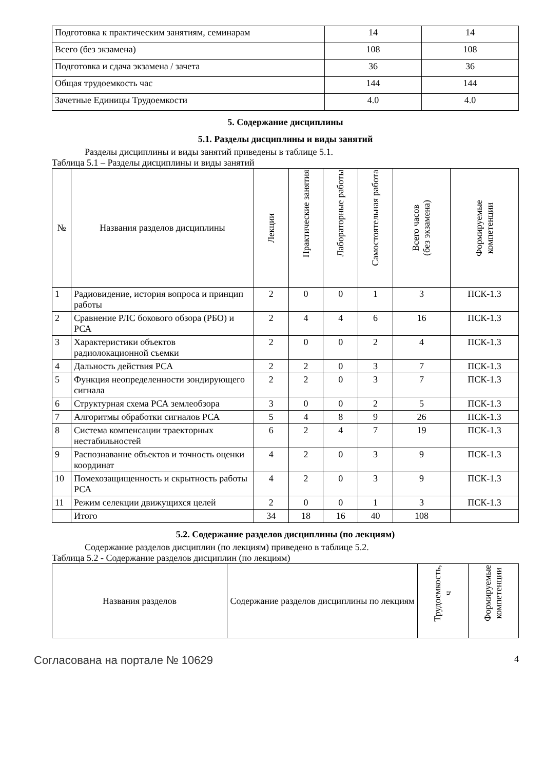| Подготовка к практическим занятиям, семинарам | 14 | 14 |
| Всего (без экзамена) | 108 | 108 |
| Подготовка и сдача экзамена / зачета | 36 | 36 |
| Общая трудоемкость час | 144 | 144 |
| Зачетные Единицы Трудоемкости | 4.0 | 4.0 |
5. Содержание дисциплины
5.1. Разделы дисциплины и виды занятий
Разделы дисциплины и виды занятий приведены в таблице 5.1.
Таблица 5.1 – Разделы дисциплины и виды занятий
| № | Названия разделов дисциплины | Лекции | Практические занятия | Лабораторные работы | Самостоятельная работа | Всего часов (без экзамена) | Формируемые компетенции |
| --- | --- | --- | --- | --- | --- | --- | --- |
| 1 | Радиовидение, история вопроса и принцип работы | 2 | 0 | 0 | 1 | 3 | ПСК-1.3 |
| 2 | Сравнение РЛС бокового обзора (РБО) и РСА | 2 | 4 | 4 | 6 | 16 | ПСК-1.3 |
| 3 | Характеристики объектов радиолокационной съемки | 2 | 0 | 0 | 2 | 4 | ПСК-1.3 |
| 4 | Дальность действия РСА | 2 | 2 | 0 | 3 | 7 | ПСК-1.3 |
| 5 | Функция неопределенности зондирующего сигнала | 2 | 2 | 0 | 3 | 7 | ПСК-1.3 |
| 6 | Структурная схема РСА землеобзора | 3 | 0 | 0 | 2 | 5 | ПСК-1.3 |
| 7 | Алгоритмы обработки сигналов РСА | 5 | 4 | 8 | 9 | 26 | ПСК-1.3 |
| 8 | Система компенсации траекторных нестабильностей | 6 | 2 | 4 | 7 | 19 | ПСК-1.3 |
| 9 | Распознавание объектов и точность оценки координат | 4 | 2 | 0 | 3 | 9 | ПСК-1.3 |
| 10 | Помехозащищенность и скрытность работы РСА | 4 | 2 | 0 | 3 | 9 | ПСК-1.3 |
| 11 | Режим селекции движущихся целей | 2 | 0 | 0 | 1 | 3 | ПСК-1.3 |
| | Итого | 34 | 18 | 16 | 40 | 108 | |
5.2. Содержание разделов дисциплины (по лекциям)
Содержание разделов дисциплин (по лекциям) приведено в таблице 5.2.
Таблица 5.2 - Содержание разделов дисциплин (по лекциям)
| Названия разделов | Содержание разделов дисциплины по лекциям | Трудоемкость, ч | Формируемые компетенции |
| --- | --- | --- | --- |
Согласована на портале № 10629 4